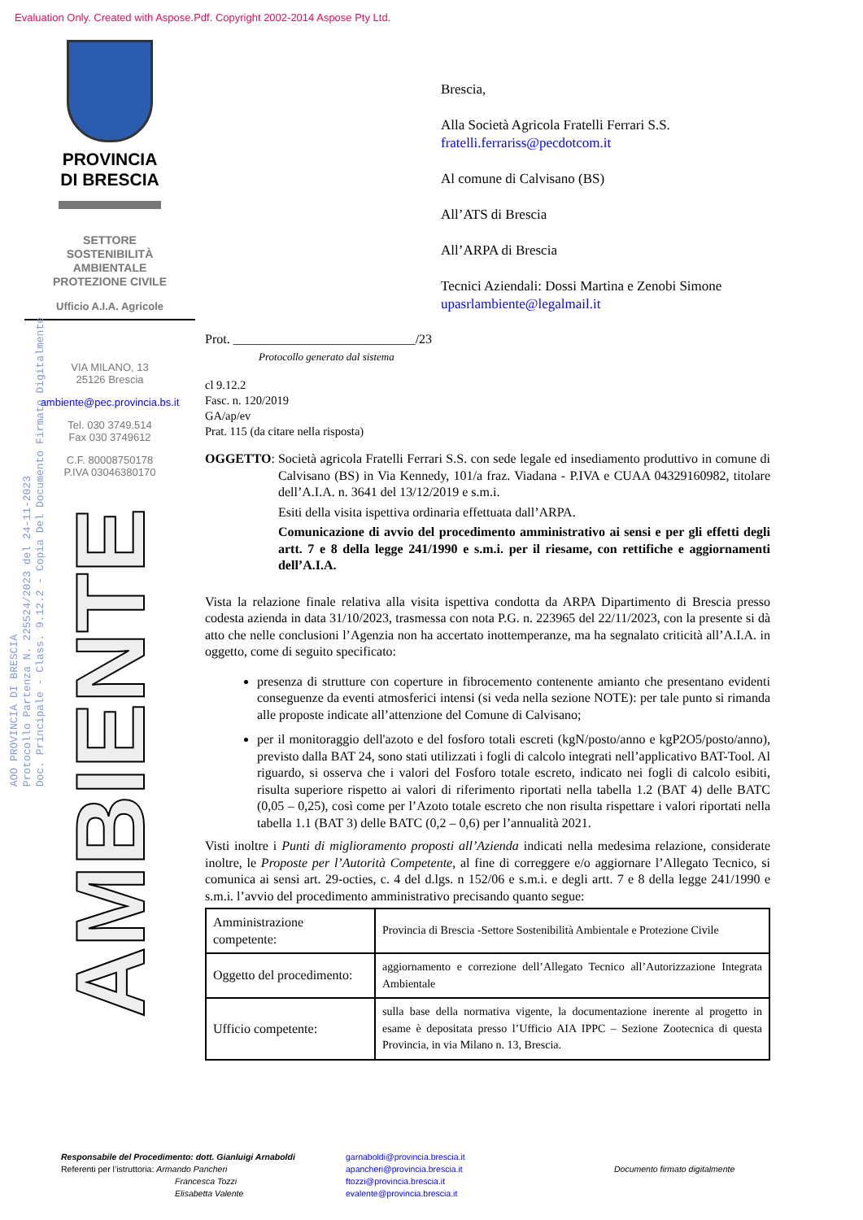Evaluation Only. Created with Aspose.Pdf. Copyright 2002-2014 Aspose Pty Ltd.
AOO PROVINCIA DI BRESCIA
Protocollo Partenza N. 225524/2023 del 24-11-2023
Doc. Principale - Class. 9.12.2 - Copia Del Documento Firmato Digitalmente
PROVINCIA
DI BRESCIA
SETTORE
SOSTENIBILITÀ
AMBIENTALE
PROTEZIONE CIVILE
Ufficio A.I.A. Agricole
VIA MILANO, 13
25126 Brescia
ambiente@pec.provincia.bs.it
Tel. 030 3749.514
Fax 030 3749612
C.F. 80008750178
P.IVA 03046380170
AMBIENTE
Brescia,
Alla Società Agricola Fratelli Ferrari S.S.
fratelli.ferrariss@pecdotcom.it
Al comune di Calvisano (BS)
All’ATS di Brescia
All’ARPA di Brescia
Tecnici Aziendali: Dossi Martina e Zenobi Simone
upasrlambiente@legalmail.it
Prot. ____________________________/23
Protocollo generato dal sistema
cl 9.12.2
Fasc. n. 120/2019
GA/ap/ev
Prat. 115 (da citare nella risposta)
OGGETTO:
Società agricola Fratelli Ferrari S.S. con sede legale ed insediamento produttivo in comune di Calvisano (BS) in Via Kennedy, 101/a fraz. Viadana - P.IVA e CUAA 04329160982, titolare dell’A.I.A. n. 3641 del 13/12/2019 e s.m.i.
Esiti della visita ispettiva ordinaria effettuata dall’ARPA.
Comunicazione di avvio del procedimento amministrativo ai sensi e per gli effetti degli artt. 7 e 8 della legge 241/1990 e s.m.i. per il riesame, con rettifiche e aggiornamenti dell’A.I.A.
Vista la relazione finale relativa alla visita ispettiva condotta da ARPA Dipartimento di Brescia presso codesta azienda in data 31/10/2023, trasmessa con nota P.G. n. 223965 del 22/11/2023, con la presente si dà atto che nelle conclusioni l’Agenzia non ha accertato inottemperanze, ma ha segnalato criticità all’A.I.A. in oggetto, come di seguito specificato:
presenza di strutture con coperture in fibrocemento contenente amianto che presentano evidenti conseguenze da eventi atmosferici intensi (si veda nella sezione NOTE): per tale punto si rimanda alle proposte indicate all’attenzione del Comune di Calvisano;
per il monitoraggio dell'azoto e del fosforo totali escreti (kgN/posto/anno e kgP2O5/posto/anno), previsto dalla BAT 24, sono stati utilizzati i fogli di calcolo integrati nell’applicativo BAT-Tool. Al riguardo, si osserva che i valori del Fosforo totale escreto, indicato nei fogli di calcolo esibiti, risulta superiore rispetto ai valori di riferimento riportati nella tabella 1.2 (BAT 4) delle BATC (0,05 – 0,25), così come per l’Azoto totale escreto che non risulta rispettare i valori riportati nella tabella 1.1 (BAT 3) delle BATC (0,2 – 0,6) per l’annualità 2021.
Visti inoltre i Punti di miglioramento proposti all’Azienda indicati nella medesima relazione, considerate inoltre, le Proposte per l’Autorità Competente, al fine di correggere e/o aggiornare l’Allegato Tecnico, si comunica ai sensi art. 29-octies, c. 4 del d.lgs. n 152/06 e s.m.i. e degli artt. 7 e 8 della legge 241/1990 e s.m.i. l’avvio del procedimento amministrativo precisando quanto segue:
| Amministrazione competente: | Provincia di Brescia -Settore Sostenibilità Ambientale e Protezione Civile |
| Oggetto del procedimento: | aggiornamento e correzione dell’Allegato Tecnico all’Autorizzazione Integrata Ambientale |
| Ufficio competente: | sulla base della normativa vigente, la documentazione inerente al progetto in esame è depositata presso l’Ufficio AIA IPPC – Sezione Zootecnica di questa Provincia, in via Milano n. 13, Brescia. |
Responsabile del Procedimento: dott. Gianluigi Arnaboldi
Referenti per l’istruttoria: Armando Pancheri
Francesca Tozzi
Elisabetta Valente
garnaboldi@provincia.brescia.it
apancheri@provincia.brescia.it
ftozzi@provincia.brescia.it
evalente@provincia.brescia.it
Documento firmato digitalmente